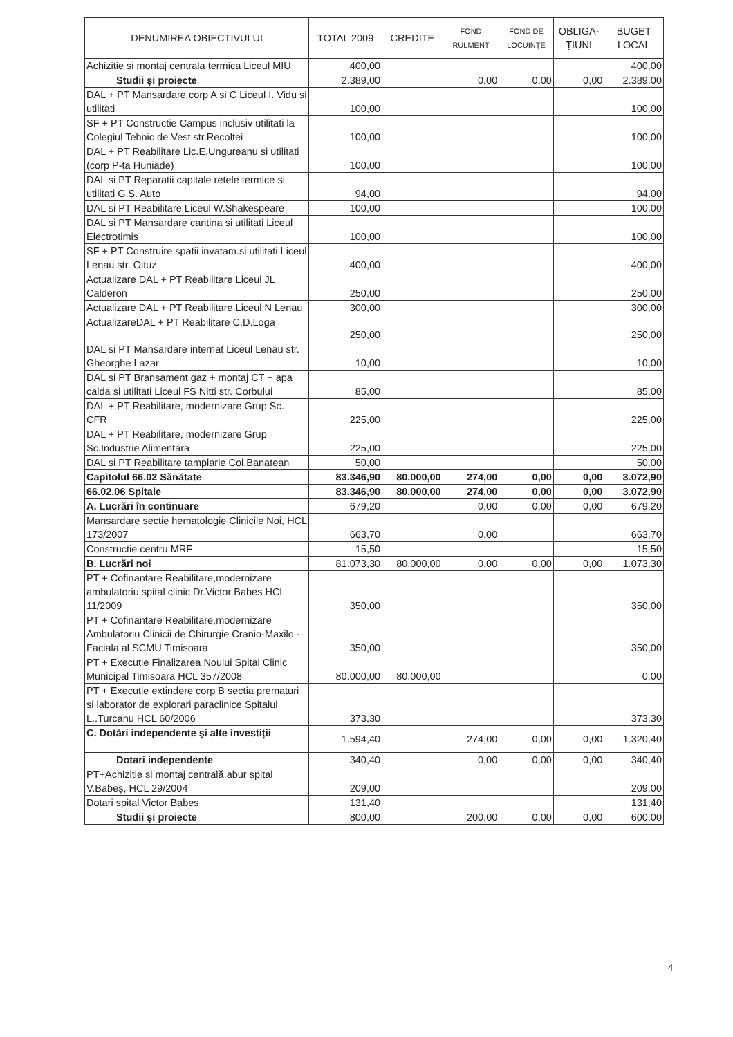| DENUMIREA OBIECTIVULUI | TOTAL 2009 | CREDITE | FOND RULMENT | FOND DE LOCUINȚE | OBLIGA-ȚIUNI | BUGET LOCAL |
| --- | --- | --- | --- | --- | --- | --- |
| Achizitie si montaj centrala termica Liceul MIU | 400,00 | | | | | 400,00 |
| Studii și proiecte | 2.389,00 | | 0,00 | 0,00 | 0,00 | 2.389,00 |
| DAL + PT Mansardare corp A si C Liceul I. Vidu si utilitati | 100,00 | | | | | 100,00 |
| SF + PT Constructie Campus inclusiv utilitati la Colegiul Tehnic de Vest str.Recoltei | 100,00 | | | | | 100,00 |
| DAL + PT Reabilitare Lic.E.Ungureanu si utilitati (corp P-ta Huniade) | 100,00 | | | | | 100,00 |
| DAL si PT Reparatii capitale retele termice si utilitati G.S. Auto | 94,00 | | | | | 94,00 |
| DAL si PT Reabilitare Liceul W.Shakespeare | 100,00 | | | | | 100,00 |
| DAL si PT Mansardare cantina si utilitati Liceul Electrotimis | 100,00 | | | | | 100,00 |
| SF + PT Construire spatii invatam.si utilitati Liceul Lenau str. Oituz | 400,00 | | | | | 400,00 |
| Actualizare DAL + PT Reabilitare Liceul JL Calderon | 250,00 | | | | | 250,00 |
| Actualizare DAL + PT Reabilitare Liceul N Lenau | 300,00 | | | | | 300,00 |
| ActualizareDAL + PT Reabilitare C.D.Loga | 250,00 | | | | | 250,00 |
| DAL si PT Mansardare internat Liceul Lenau str. Gheorghe Lazar | 10,00 | | | | | 10,00 |
| DAL si PT Bransament gaz + montaj CT + apa calda si utilitati Liceul FS Nitti str. Corbului | 85,00 | | | | | 85,00 |
| DAL + PT Reabilitare, modernizare Grup Sc. CFR | 225,00 | | | | | 225,00 |
| DAL + PT Reabilitare, modernizare Grup Sc.Industrie Alimentara | 225,00 | | | | | 225,00 |
| DAL si PT Reabilitare tamplarie Col.Banatean | 50,00 | | | | | 50,00 |
| Capitolul 66.02 Sănătate | 83.346,90 | 80.000,00 | 274,00 | 0,00 | 0,00 | 3.072,90 |
| 66.02.06 Spitale | 83.346,90 | 80.000,00 | 274,00 | 0,00 | 0,00 | 3.072,90 |
| A. Lucrări în continuare | 679,20 | | 0,00 | 0,00 | 0,00 | 679,20 |
| Mansardare secție hematologie Clinicile Noi, HCL 173/2007 | 663,70 | | 0,00 | | | 663,70 |
| Constructie centru MRF | 15,50 | | | | | 15,50 |
| B. Lucrări noi | 81.073,30 | 80.000,00 | 0,00 | 0,00 | 0,00 | 1.073,30 |
| PT + Cofinantare Reabilitare,modernizare ambulatoriu spital clinic Dr.Victor Babes HCL 11/2009 | 350,00 | | | | | 350,00 |
| PT + Cofinantare Reabilitare,modernizare Ambulatoriu Clinicii de Chirurgie Cranio-Maxilo - Faciala al SCMU Timisoara | 350,00 | | | | | 350,00 |
| PT + Executie Finalizarea Noului Spital Clinic Municipal Timisoara HCL 357/2008 | 80.000,00 | 80.000,00 | | | | 0,00 |
| PT + Executie extindere corp B sectia prematuri si laborator de explorari paraclinice Spitalul L..Turcanu HCL 60/2006 | 373,30 | | | | | 373,30 |
| C. Dotări independente și alte investiții | 1.594,40 | | 274,00 | 0,00 | 0,00 | 1.320,40 |
| Dotari independente | 340,40 | | 0,00 | 0,00 | 0,00 | 340,40 |
| PT+Achizitie si montaj centrală abur spital V.Babeș, HCL 29/2004 | 209,00 | | | | | 209,00 |
| Dotari spital Victor Babes | 131,40 | | | | | 131,40 |
| Studii și proiecte | 800,00 | | 200,00 | 0,00 | 0,00 | 600,00 |
4